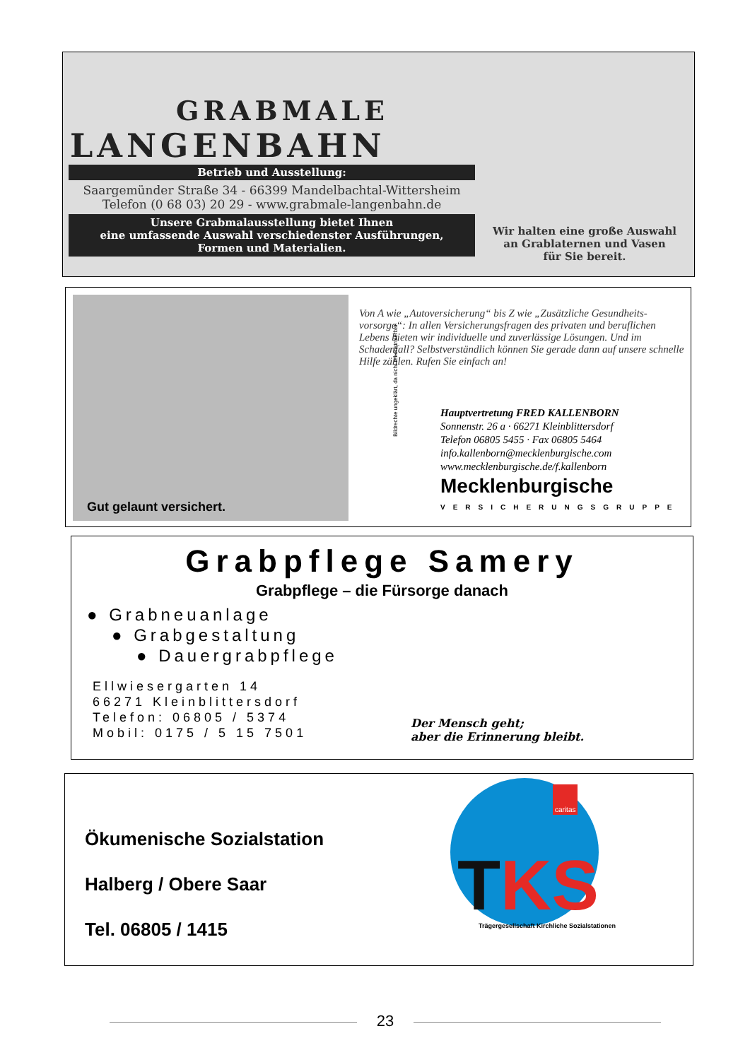GRABMALE
LANGENBAHN
Betrieb und Ausstellung:
Saargemünder Straße 34 - 66399 Mandelbachtal-Wittersheim
Telefon (0 68 03) 20 29 - www.grabmale-langenbahn.de
Unsere Grabmalausstellung bietet Ihnen
eine umfassende Auswahl verschiedenster Ausführungen,
Formen und Materialien.
Wir halten eine große Auswahl
an Grablaternen und Vasen
für Sie bereit.
Gut gelaunt versichert.
Von A wie „Autoversicherung“ bis Z wie „Zusätzliche Gesundheits-vorsorge“: In allen Versicherungsfragen des privaten und beruflichen Lebens bieten wir individuelle und zuverlässige Lösungen. Und im Schadenfall? Selbstverständlich können Sie gerade dann auf unsere schnelle Hilfe zählen. Rufen Sie einfach an!
Hauptvertretung FRED KALLENBORN
Sonnenstr. 26 a · 66271 Kleinblittersdorf
Telefon 06805 5455 · Fax 06805 5464
info.kallenborn@mecklenburgische.com
www.mecklenburgische.de/f.kallenborn
Mecklenburgische
VERSICHERUNGSGRUPPE
Bildrechte ungeklärt, da nicht rekonstruierbar.
Grabpflege Samery
Grabpflege – die Fürsorge danach
● Grabneuanlage
● Grabgestaltung
● Dauergrabpflege
Ellwiesergarten 14
66271 Kleinblittersdorf
Telefon: 06805 / 5374
Mobil: 0175 / 5 15 7501
Der Mensch geht;
aber die Erinnerung bleibt.
Ökumenische Sozialstation
Halberg / Obere Saar
Tel. 06805 / 1415
TKS
caritas
Trägergesellschaft Kirchliche Sozialstationen
23